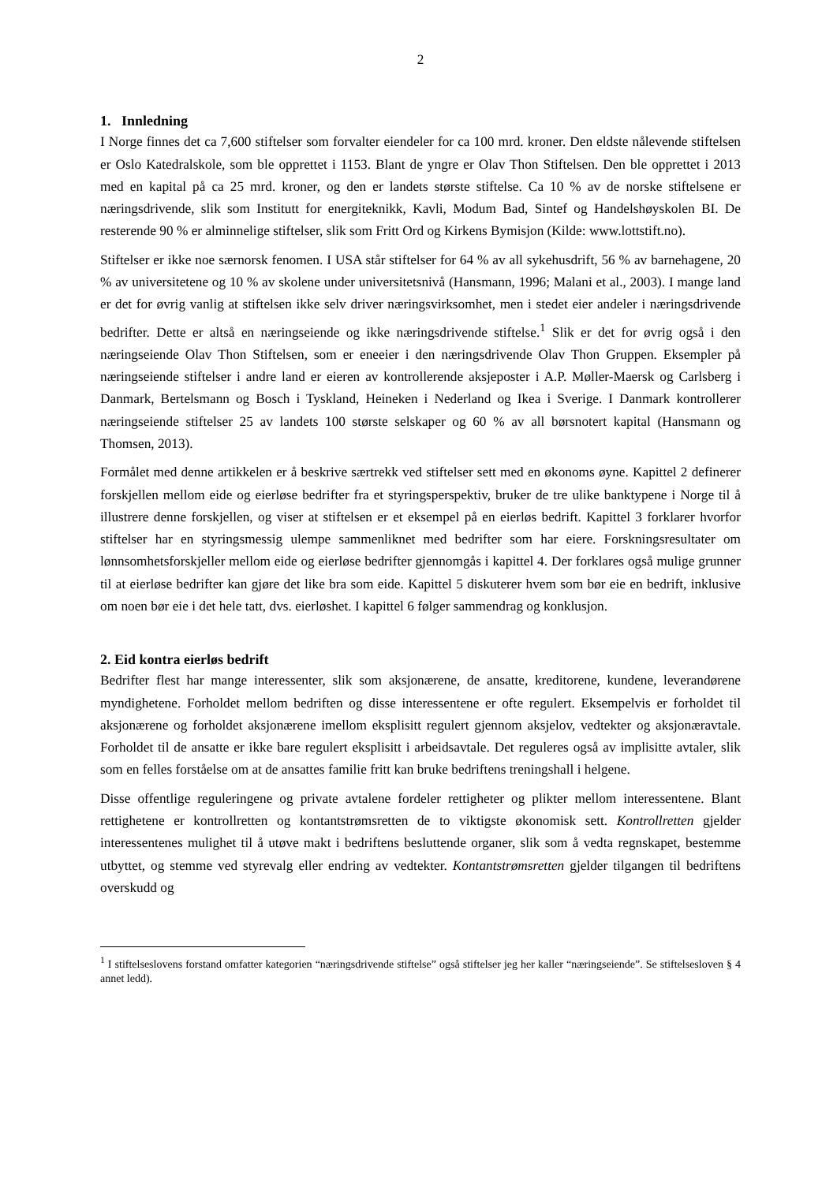2
1. Innledning
I Norge finnes det ca 7,600 stiftelser som forvalter eiendeler for ca 100 mrd. kroner. Den eldste nålevende stiftelsen er Oslo Katedralskole, som ble opprettet i 1153. Blant de yngre er Olav Thon Stiftelsen. Den ble opprettet i 2013 med en kapital på ca 25 mrd. kroner, og den er landets største stiftelse. Ca 10 % av de norske stiftelsene er næringsdrivende, slik som Institutt for energiteknikk, Kavli, Modum Bad, Sintef og Handelshøyskolen BI. De resterende 90 % er alminnelige stiftelser, slik som Fritt Ord og Kirkens Bymisjon (Kilde: www.lottstift.no).
Stiftelser er ikke noe særnorsk fenomen. I USA står stiftelser for 64 % av all sykehusdrift, 56 % av barnehagene, 20 % av universitetene og 10 % av skolene under universitetsnivå (Hansmann, 1996; Malani et al., 2003). I mange land er det for øvrig vanlig at stiftelsen ikke selv driver næringsvirksomhet, men i stedet eier andeler i næringsdrivende bedrifter. Dette er altså en næringseiende og ikke næringsdrivende stiftelse.<sup>1</sup> Slik er det for øvrig også i den næringseiende Olav Thon Stiftelsen, som er eneeier i den næringsdrivende Olav Thon Gruppen. Eksempler på næringseiende stiftelser i andre land er eieren av kontrollerende aksjeposter i A.P. Møller-Maersk og Carlsberg i Danmark, Bertelsmann og Bosch i Tyskland, Heineken i Nederland og Ikea i Sverige. I Danmark kontrollerer næringseiende stiftelser 25 av landets 100 største selskaper og 60 % av all børsnotert kapital (Hansmann og Thomsen, 2013).
Formålet med denne artikkelen er å beskrive særtrekk ved stiftelser sett med en økonoms øyne. Kapittel 2 definerer forskjellen mellom eide og eierløse bedrifter fra et styringsperspektiv, bruker de tre ulike banktypene i Norge til å illustrere denne forskjellen, og viser at stiftelsen er et eksempel på en eierløs bedrift. Kapittel 3 forklarer hvorfor stiftelser har en styringsmessig ulempe sammenliknet med bedrifter som har eiere. Forskningsresultater om lønnsomhetsforskjeller mellom eide og eierløse bedrifter gjennomgås i kapittel 4. Der forklares også mulige grunner til at eierløse bedrifter kan gjøre det like bra som eide. Kapittel 5 diskuterer hvem som bør eie en bedrift, inklusive om noen bør eie i det hele tatt, dvs. eierløshet. I kapittel 6 følger sammendrag og konklusjon.
2. Eid kontra eierløs bedrift
Bedrifter flest har mange interessenter, slik som aksjonærene, de ansatte, kreditorene, kundene, leverandørene myndighetene. Forholdet mellom bedriften og disse interessentene er ofte regulert. Eksempelvis er forholdet til aksjonærene og forholdet aksjonærene imellom eksplisitt regulert gjennom aksjelov, vedtekter og aksjonæravtale. Forholdet til de ansatte er ikke bare regulert eksplisitt i arbeidsavtale. Det reguleres også av implisitte avtaler, slik som en felles forståelse om at de ansattes familie fritt kan bruke bedriftens treningshall i helgene.
Disse offentlige reguleringene og private avtalene fordeler rettigheter og plikter mellom interessentene. Blant rettighetene er kontrollretten og kontantstrømsretten de to viktigste økonomisk sett. Kontrollretten gjelder interessentenes mulighet til å utøve makt i bedriftens besluttende organer, slik som å vedta regnskapet, bestemme utbyttet, og stemme ved styrevalg eller endring av vedtekter. Kontantstrømsretten gjelder tilgangen til bedriftens overskudd og
<sup>1</sup> I stiftelseslovens forstand omfatter kategorien “næringsdrivende stiftelse” også stiftelser jeg her kaller “næringseiende”. Se stiftelsesloven § 4 annet ledd).